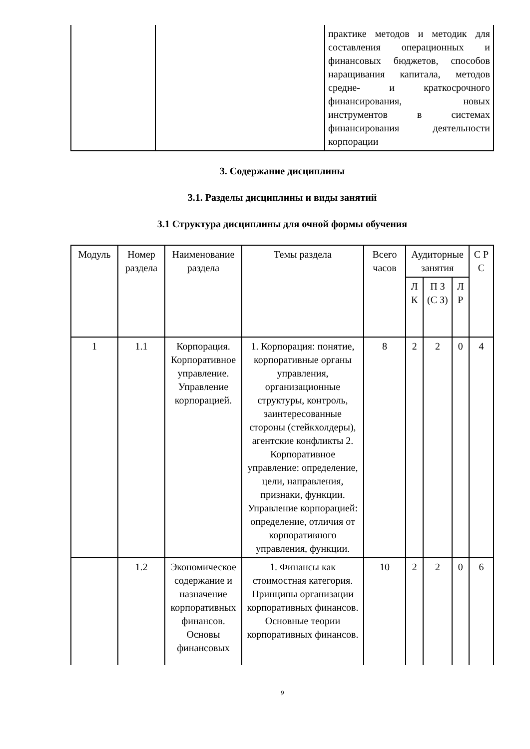| | | практике методов и методик для составления операционных и финансовых бюджетов, способов наращивания капитала, методов средне- и краткосрочного финансирования, новых инструментов в системах финансирования деятельности корпорации |
3. Содержание дисциплины
3.1. Разделы дисциплины и виды занятий
3.1 Структура дисциплины для очной формы обучения
| Модуль | Номер раздела | Наименование раздела | Темы раздела | Всего часов | Аудиторные занятия | | | С Р С |
| --- | --- | --- | --- | --- | --- | --- | --- | --- |
| | | | | | Л К | П З (С З) | Л Р | |
| 1 | 1.1 | Корпорация. Корпоративное управление. Управление корпорацией. | 1. Корпорация: понятие, корпоративные органы управления, организационные структуры, контроль, заинтересованные стороны (стейкхолдеры), агентские конфликты 2. Корпоративное управление: определение, цели, направления, признаки, функции. Управление корпорацией: определение, отличия от корпоративного управления, функции. | 8 | 2 | 2 | 0 | 4 |
| | 1.2 | Экономическое содержание и назначение корпоративных финансов. Основы финансовых | 1. Финансы как стоимостная категория. Принципы организации корпоративных финансов. Основные теории корпоративных финансов. | 10 | 2 | 2 | 0 | 6 |
9